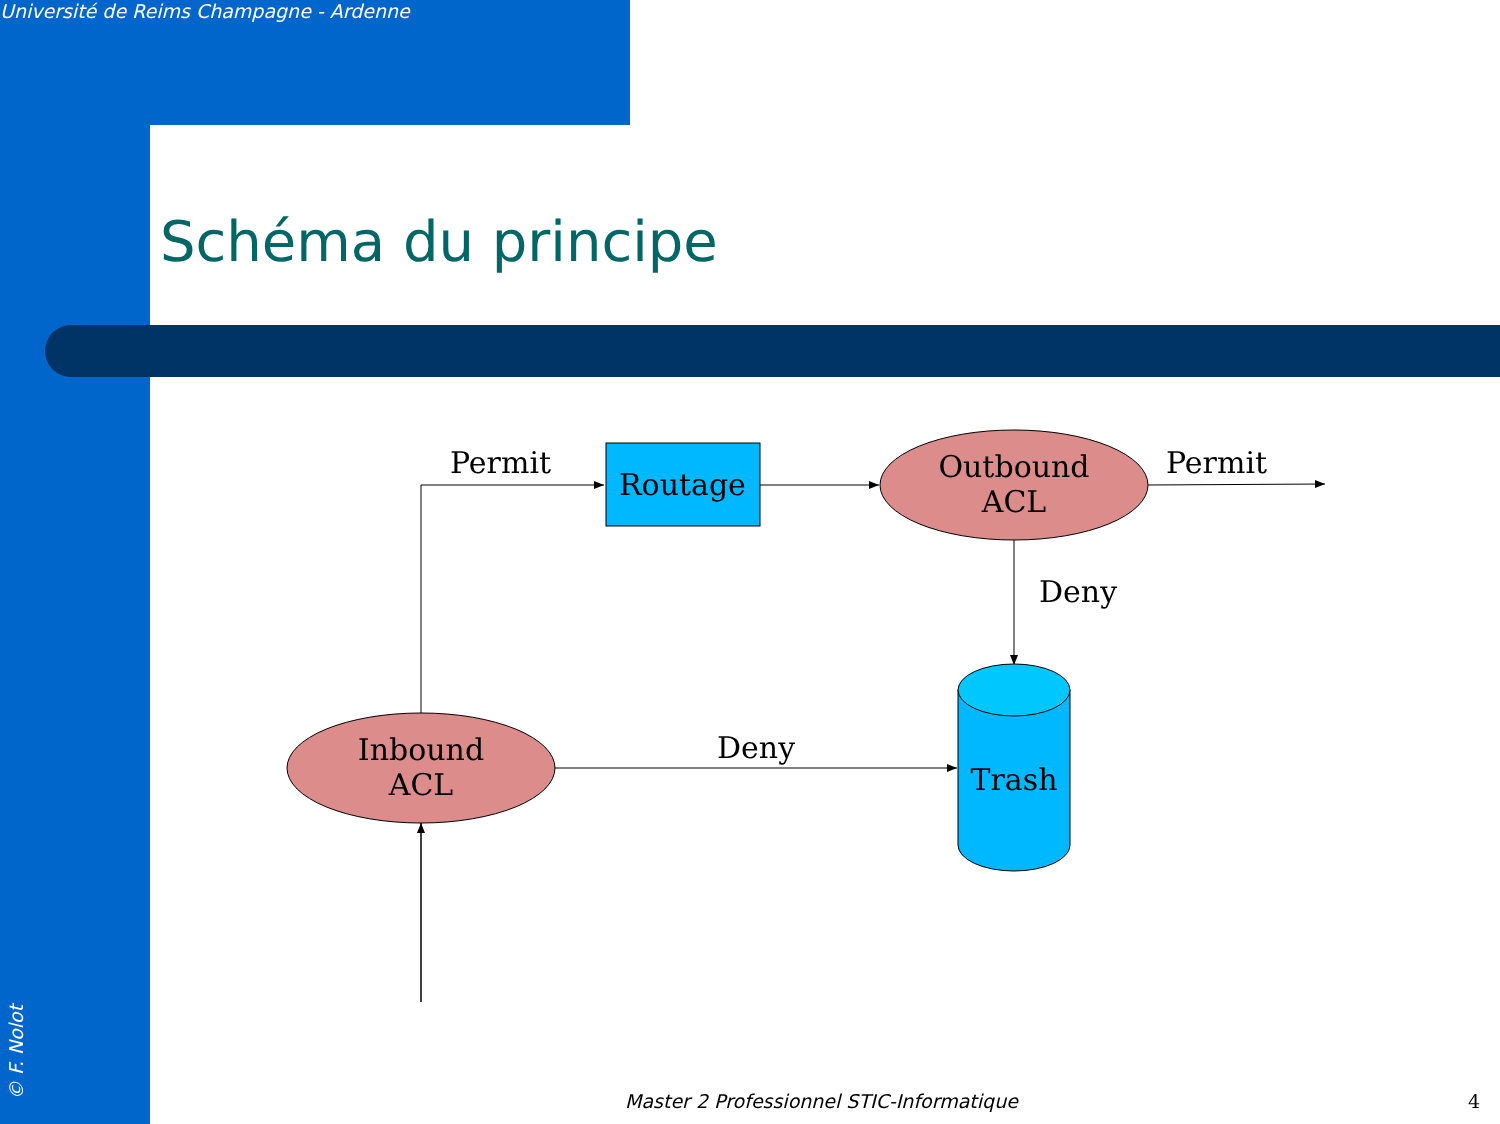Université de Reims Champagne - Ardenne
Schéma du principe
Permit
Routage
Outbound
ACL
Permit
Deny
Inbound
ACL
Deny
Trash
Master 2 Professionnel STIC-Informatique
4
© F. Nolot